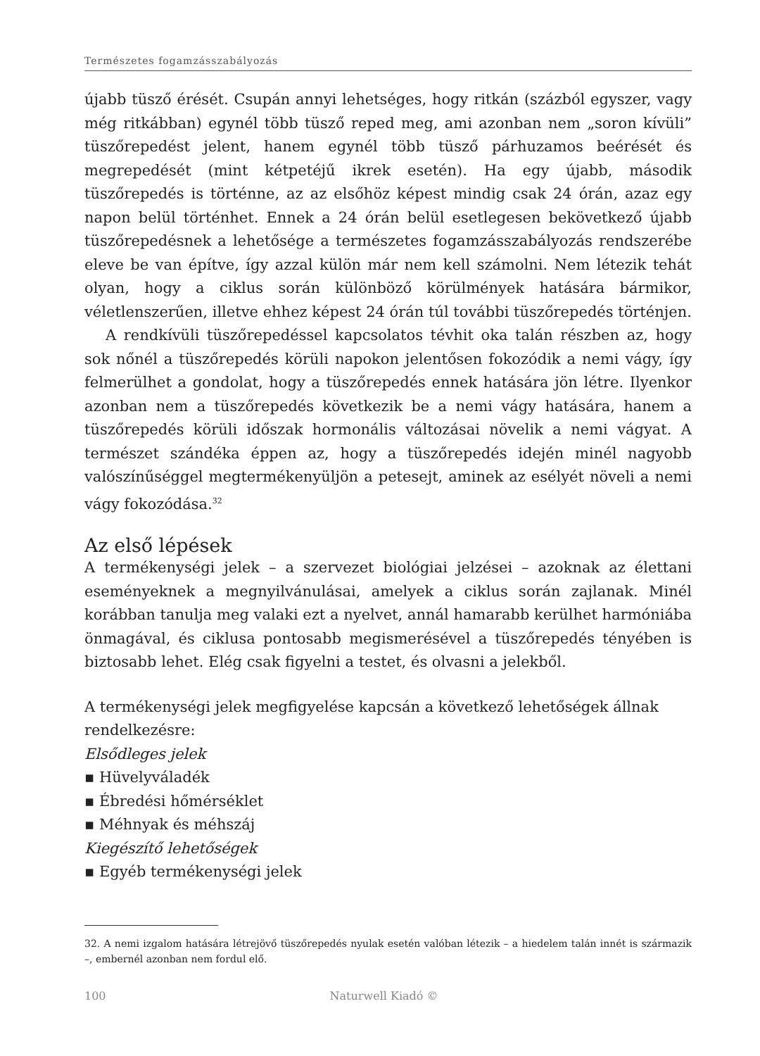Természetes fogamzásszabályozás
újabb tüsző érését. Csupán annyi lehetséges, hogy ritkán (százból egyszer, vagy még ritkábban) egynél több tüsző reped meg, ami azonban nem „soron kívüli” tüszőrepedést jelent, hanem egynél több tüsző párhuzamos beérését és megrepedését (mint kétpetéjű ikrek esetén). Ha egy újabb, második tüszőrepedés is történne, az az elsőhöz képest mindig csak 24 órán, azaz egy napon belül történhet. Ennek a 24 órán belül esetlegesen bekövetkező újabb tüszőrepedésnek a lehetősége a természetes fogamzásszabályozás rendszerébe eleve be van építve, így azzal külön már nem kell számolni. Nem létezik tehát olyan, hogy a ciklus során különböző körülmények hatására bármikor, véletlenszerűen, illetve ehhez képest 24 órán túl további tüszőrepedés történjen.
A rendkívüli tüszőrepedéssel kapcsolatos tévhit oka talán részben az, hogy sok nőnél a tüszőrepedés körüli napokon jelentősen fokozódik a nemi vágy, így felmerülhet a gondolat, hogy a tüszőrepedés ennek hatására jön létre. Ilyenkor azonban nem a tüszőrepedés következik be a nemi vágy hatására, hanem a tüszőrepedés körüli időszak hormonális változásai növelik a nemi vágyat. A természet szándéka éppen az, hogy a tüszőrepedés idején minél nagyobb valószínűséggel megtermékenyüljön a petesejt, aminek az esélyét növeli a nemi vágy fokozódása.<sup>32</sup>
Az első lépések
A termékenységi jelek – a szervezet biológiai jelzései – azoknak az élettani eseményeknek a megnyilvánulásai, amelyek a ciklus során zajlanak. Minél korábban tanulja meg valaki ezt a nyelvet, annál hamarabb kerülhet harmóniába önmagával, és ciklusa pontosabb megismerésével a tüszőrepedés tényében is biztosabb lehet. Elég csak figyelni a testet, és olvasni a jelekből.
A termékenységi jelek megfigyelése kapcsán a következő lehetőségek állnak rendelkezésre:
Elsődleges jelek
▪ Hüvelyváladék
▪ Ébredési hőmérséklet
▪ Méhnyak és méhszáj
Kiegészítő lehetőségek
▪ Egyéb termékenységi jelek
32. A nemi izgalom hatására létrejövő tüszőrepedés nyulak esetén valóban létezik – a hiedelem talán innét is származik –, embernél azonban nem fordul elő.
100 Naturwell Kiadó ©